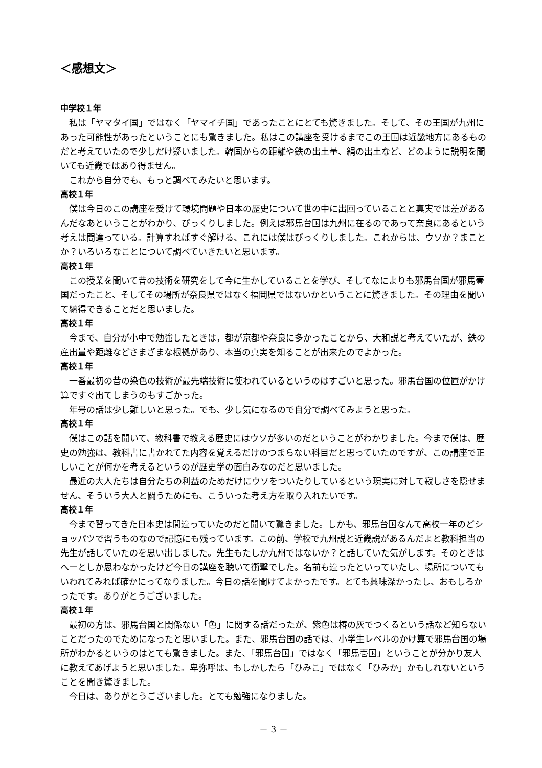＜感想文＞
中学校１年
私は「ヤマタイ国」ではなく「ヤマイチ国」であったことにとても驚きました。そして、その王国が九州にあった可能性があったということにも驚きました。私はこの講座を受けるまでこの王国は近畿地方にあるものだと考えていたので少しだけ疑いました。韓国からの距離や鉄の出土量、絹の出土など、どのように説明を聞いても近畿ではあり得ません。
これから自分でも、もっと調べてみたいと思います。
高校１年
僕は今日のこの講座を受けて環境問題や日本の歴史について世の中に出回っていることと真実では差があるんだなあということがわかり、びっくりしました。例えば邪馬台国は九州に在るのであって奈良にあるという考えは間違っている。計算すればすぐ解ける、これには僕はびっくりしました。これからは、ウソか？まことか？いろいろなことについて調べていきたいと思います。
高校１年
この授業を聞いて昔の技術を研究をして今に生かしていることを学び、そしてなによりも邪馬台国が邪馬壹国だったこと、そしてその場所が奈良県ではなく福岡県ではないかということに驚きました。その理由を聞いて納得できることだと思いました。
高校１年
今まで、自分が小中で勉強したときは，都が京都や奈良に多かったことから、大和説と考えていたが、鉄の産出量や距離などさまざまな根拠があり、本当の真実を知ることが出来たのでよかった。
高校１年
一番最初の昔の染色の技術が最先端技術に使われているというのはすごいと思った。邪馬台国の位置がかけ算ですぐ出てしまうのもすごかった。
年号の話は少し難しいと思った。でも、少し気になるので自分で調べてみようと思った。
高校１年
僕はこの話を聞いて、教科書で教える歴史にはウソが多いのだということがわかりました。今まで僕は、歴史の勉強は、教科書に書かれてた内容を覚えるだけのつまらない科目だと思っていたのですが、この講座で正しいことが何かを考えるというのが歴史学の面白みなのだと思いました。
最近の大人たちは自分たちの利益のためだけにウソをついたりしているという現実に対して寂しさを隠せません、そういう大人と闘うためにも、こういった考え方を取り入れたいです。
高校１年
今まで習ってきた日本史は間違っていたのだと聞いて驚きました。しかも、邪馬台国なんて高校一年のどショッパツで習うものなので記憶にも残っています。この前、学校で九州説と近畿説があるんだよと教科担当の先生が話していたのを思い出しました。先生もたしか九州ではないか？と話していた気がします。そのときはへーとしか思わなかったけど今日の講座を聴いて衝撃でした。名前も違ったといっていたし、場所についてもいわれてみれば確かにってなりました。今日の話を聞けてよかったです。とても興味深かったし、おもしろかったです。ありがとうございました。
高校１年
最初の方は、邪馬台国と関係ない「色」に関する話だったが、紫色は椿の灰でつくるという話など知らないことだったのでためになったと思いました。また、邪馬台国の話では、小学生レベルのかけ算で邪馬台国の場所がわかるというのはとても驚きました。また、「邪馬台国」ではなく「邪馬壱国」ということが分かり友人に教えてあげようと思いました。卑弥呼は、もしかしたら「ひみこ」ではなく「ひみか」かもしれないということを聞き驚きました。
今日は、ありがとうございました。とても勉強になりました。
－ 3 －